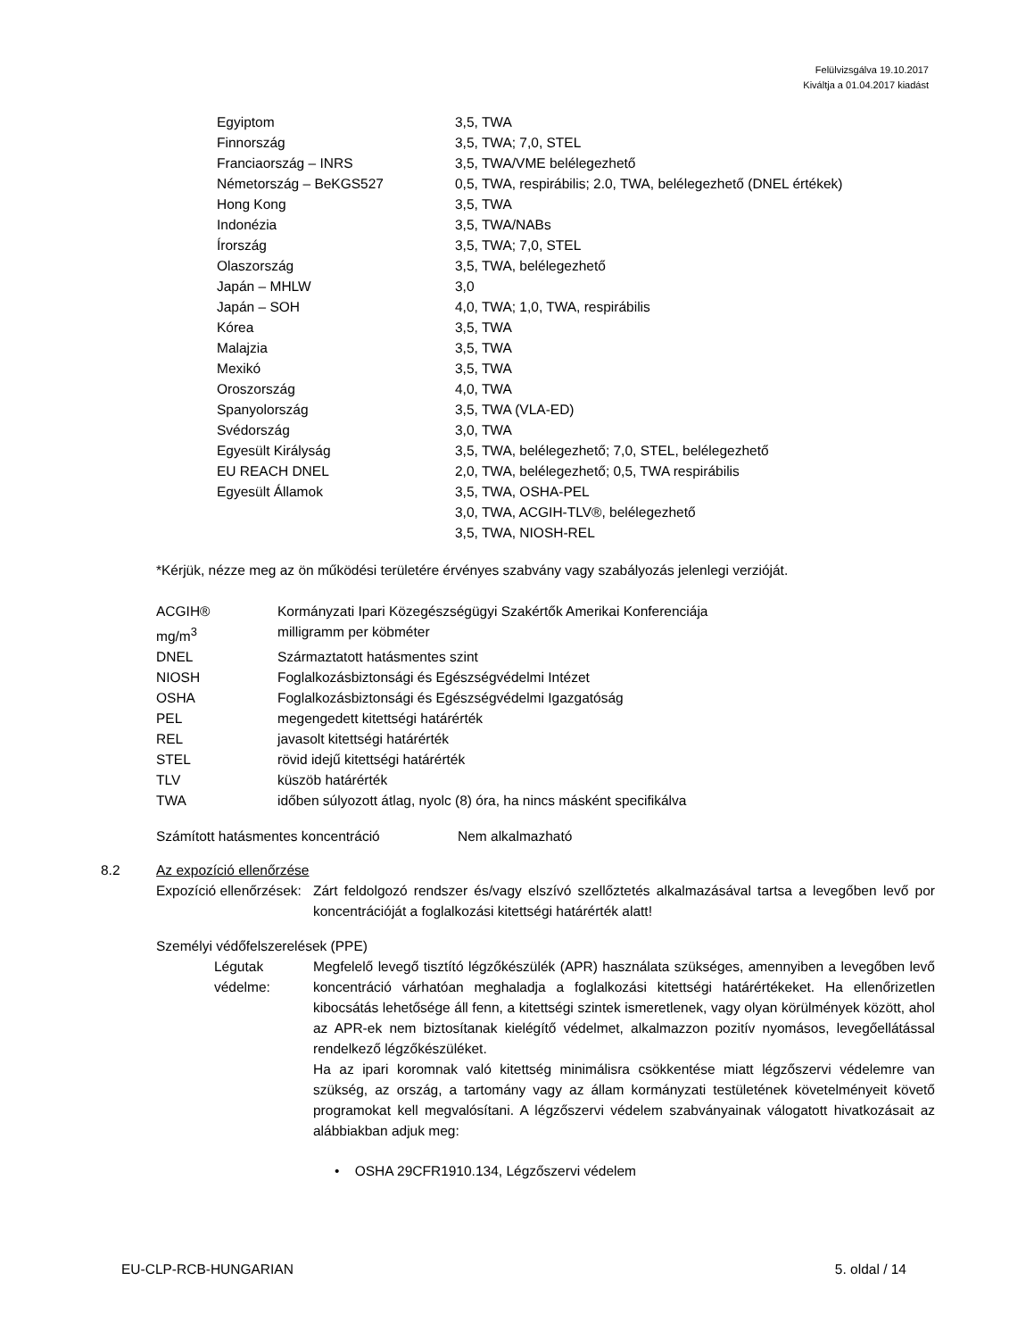Felülvizsgálva 19.10.2017
Kiváltja a 01.04.2017 kiadást
| Egyiptom | 3,5, TWA |
| Finnország | 3,5, TWA; 7,0, STEL |
| Franciaország – INRS | 3,5, TWA/VME belélegezhető |
| Németország – BeKGS527 | 0,5, TWA, respirábilis; 2.0, TWA, belélegezhető (DNEL értékek) |
| Hong Kong | 3,5, TWA |
| Indonézia | 3,5, TWA/NABs |
| Írország | 3,5, TWA; 7,0, STEL |
| Olaszország | 3,5, TWA, belélegezhető |
| Japán – MHLW | 3,0 |
| Japán – SOH | 4,0, TWA; 1,0, TWA, respirábilis |
| Kórea | 3,5, TWA |
| Malajzia | 3,5, TWA |
| Mexikó | 3,5, TWA |
| Oroszország | 4,0, TWA |
| Spanyolország | 3,5, TWA (VLA-ED) |
| Svédország | 3,0, TWA |
| Egyesült Királyság | 3,5, TWA, belélegezhető; 7,0, STEL, belélegezhető |
| EU REACH DNEL | 2,0, TWA, belélegezhető; 0,5, TWA respirábilis |
| Egyesült Államok | 3,5, TWA, OSHA-PEL |
| | 3,0, TWA, ACGIH-TLV®, belélegezhető |
| | 3,5, TWA, NIOSH-REL |
*Kérjük, nézze meg az ön működési területére érvényes szabvány vagy szabályozás jelenlegi verzióját.
| ACGIH® | Kormányzati Ipari Közegészségügyi Szakértők Amerikai Konferenciája |
| mg/m<sup>3</sup> | milligramm per köbméter |
| DNEL | Származtatott hatásmentes szint |
| NIOSH | Foglalkozásbiztonsági és Egészségvédelmi Intézet |
| OSHA | Foglalkozásbiztonsági és Egészségvédelmi Igazgatóság |
| PEL | megengedett kitettségi határérték |
| REL | javasolt kitettségi határérték |
| STEL | rövid idejű kitettségi határérték |
| TLV | küszöb határérték |
| TWA | időben súlyozott átlag, nyolc (8) óra, ha nincs másként specifikálva |
| Számított hatásmentes koncentráció | Nem alkalmazható |
8.2 Az expozíció ellenőrzése
Expozíció ellenőrzések:
Zárt feldolgozó rendszer és/vagy elszívó szellőztetés alkalmazásával tartsa a levegőben levő por koncentrációját a foglalkozási kitettségi határérték alatt!
Személyi védőfelszerelések (PPE)
Légutak védelme:
Megfelelő levegő tisztító légzőkészülék (APR) használata szükséges, amennyiben a levegőben levő koncentráció várhatóan meghaladja a foglalkozási kitettségi határértékeket. Ha ellenőrizetlen kibocsátás lehetősége áll fenn, a kitettségi szintek ismeretlenek, vagy olyan körülmények között, ahol az APR-ek nem biztosítanak kielégítő védelmet, alkalmazzon pozitív nyomásos, levegőellátással rendelkező légzőkészüléket.
Ha az ipari koromnak való kitettség minimálisra csökkentése miatt légzőszervi védelemre van szükség, az ország, a tartomány vagy az állam kormányzati testületének követelményeit követő programokat kell megvalósítani. A légzőszervi védelem szabványainak válogatott hivatkozásait az alábbiakban adjuk meg:
• OSHA 29CFR1910.134, Légzőszervi védelem
EU-CLP-RCB-HUNGARIAN 5. oldal / 14